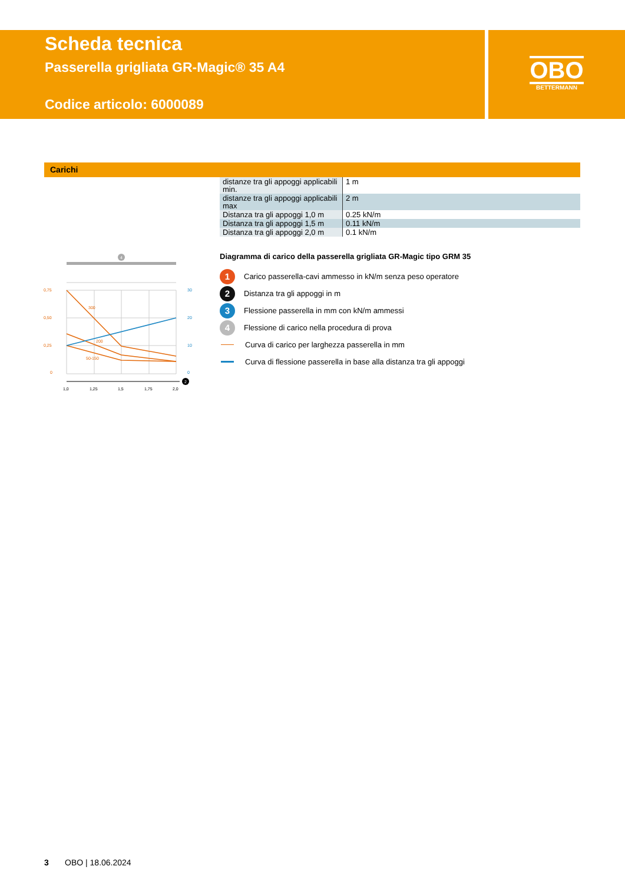Scheda tecnica
Passerella grigliata GR-Magic® 35 A4
Codice articolo: 6000089
OBO
BETTERMANN
Carichi
| distanze tra gli appoggi applicabili min. | 1 m |
| distanze tra gli appoggi applicabili max | 2 m |
| Distanza tra gli appoggi 1,0 m | 0.25 kN/m |
| Distanza tra gli appoggi 1,5 m | 0.11 kN/m |
| Distanza tra gli appoggi 2,0 m | 0.1 kN/m |
4
300
200
50-150
0,75
0,50
0,25
0
30
20
10
0
2
1,0
1,25
1,5
1,75
2,0
Diagramma di carico della passerella grigliata GR-Magic tipo GRM 35
1 Carico passerella-cavi ammesso in kN/m senza peso operatore
2 Distanza tra gli appoggi in m
3 Flessione passerella in mm con kN/m ammessi
4 Flessione di carico nella procedura di prova
Curva di carico per larghezza passerella in mm
Curva di flessione passerella in base alla distanza tra gli appoggi
3 OBO | 18.06.2024